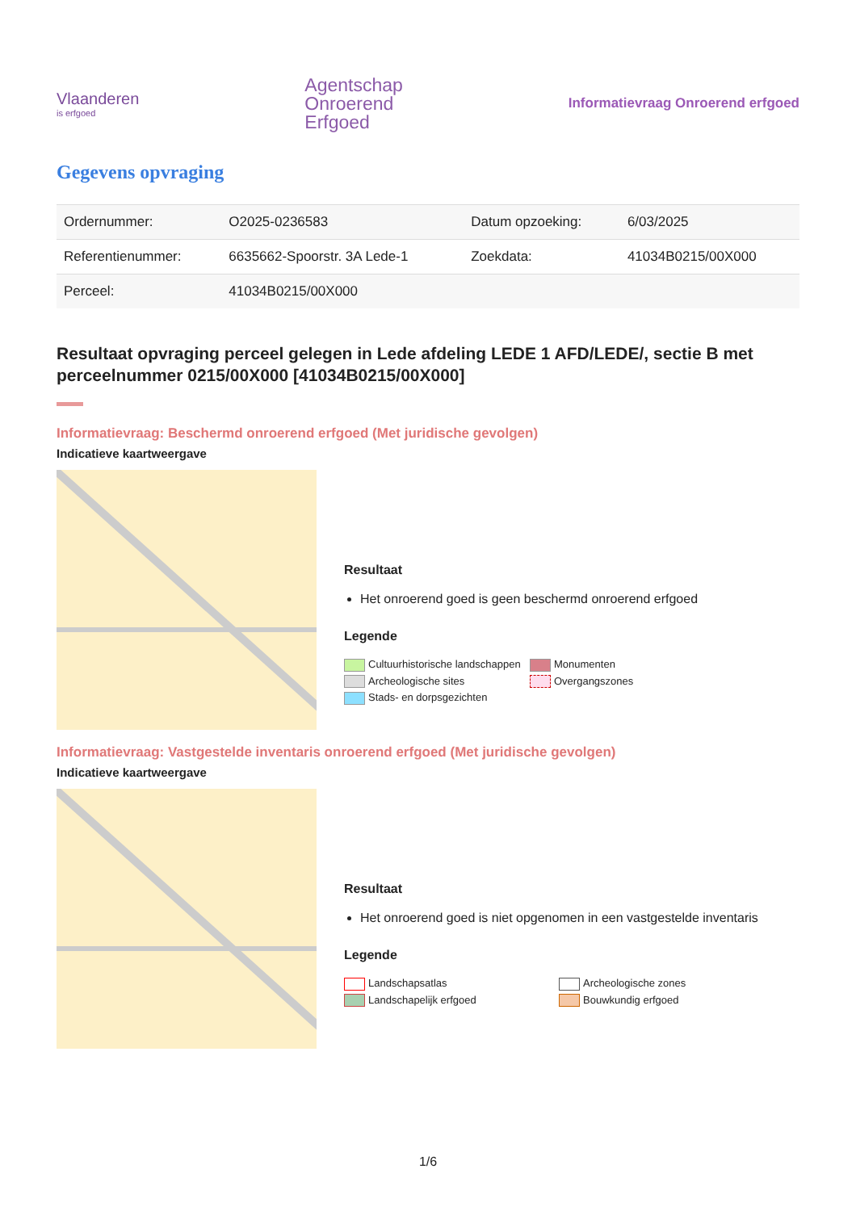Vlaanderen
is erfgoed
Agentschap
Onroerend
Erfgoed
Informatievraag Onroerend erfgoed
Gegevens opvraging
| Ordernummer: | O2025-0236583 | Datum opzoeking: | 6/03/2025 |
| Referentienummer: | 6635662-Spoorstr. 3A Lede-1 | Zoekdata: | 41034B0215/00X000 |
| Perceel: | 41034B0215/00X000 | | |
Resultaat opvraging perceel gelegen in Lede afdeling LEDE 1 AFD/LEDE/, sectie B met perceelnummer 0215/00X000 [41034B0215/00X000]
Informatievraag: Beschermd onroerend erfgoed (Met juridische gevolgen)
Indicatieve kaartweergave
Resultaat
Het onroerend goed is geen beschermd onroerend erfgoed
Legende
Cultuurhistorische landschappen Monumenten Archeologische sites Overgangszones Stads- en dorpsgezichten
Informatievraag: Vastgestelde inventaris onroerend erfgoed (Met juridische gevolgen)
Indicatieve kaartweergave
Resultaat
Het onroerend goed is niet opgenomen in een vastgestelde inventaris
Legende
Landschapsatlas Archeologische zones Landschapelijk erfgoed Bouwkundig erfgoed
1/6